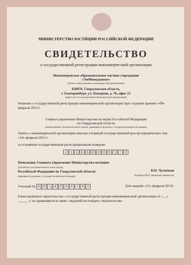МИНИСТЕРСТВО ЮСТИЦИИ РОССИЙСКОЙ ФЕДЕРАЦИИ
СВИДЕТЕЛЬСТВО
о государственной регистрации некоммерческой организации
Некоммерческое образовательное частное учреждение
«ЭмМенеджмент»
(полное наименование некоммерческой организации)
620076, Свердловская область,
г. Екатеринбург, ул. Походная, д. 76, офис 21
(адрес (место нахождения) некоммерческой организации)
Решение о государственной регистрации некоммерческой организации при создании принято «09» февраля 2012 г.
Главное управление Министерства юстиции Российской Федерации
по Свердловской области
(наименование уполномоченного органа, принявшего решение о государственной регистрации)
Запись о некоммерческой организации внесена в Единый государственный реестр юридических лиц «14» февраля 2012 г.
за основным государственным регистрационным номером:
112660000570
Начальник Главного управления Министерства юстиции
(должность уполномоченного лица органа,
Российской Федерации по Свердловской области
принявшего решение о государственной регистрации)
В.Н. Чуличков
(подпись) М.П. (фамилия, инициалы)
Учетный № 6614040192 Дата выдачи «15» февраля 2012г.
Ранее выданное свидетельство о государственной регистрации некоммерческой организации от «__» ______ г. не применяется в связи с выдачей настоящего свидетельства.